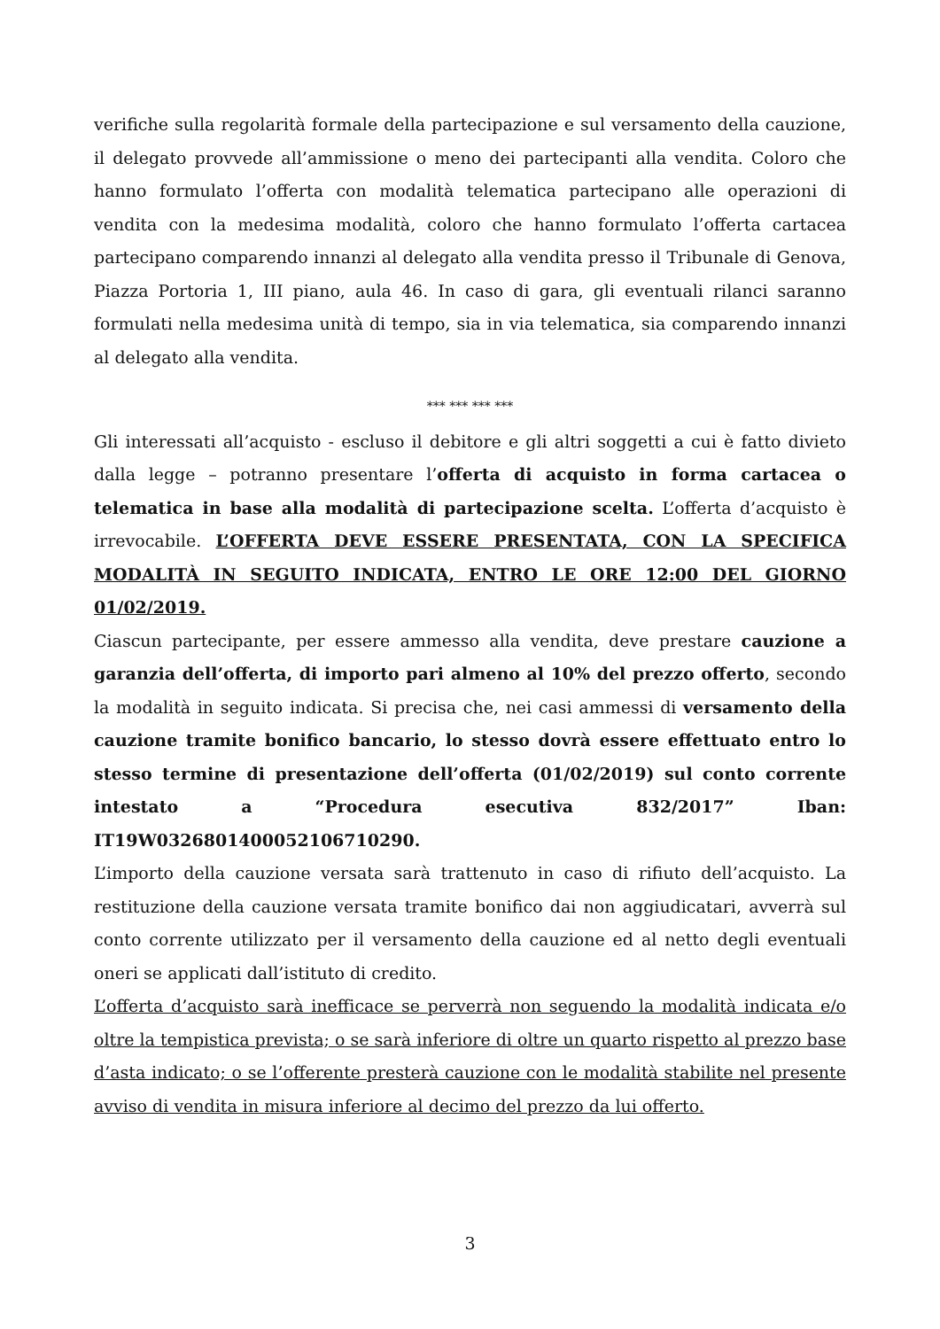verifiche sulla regolarità formale della partecipazione e sul versamento della cauzione, il delegato provvede all’ammissione o meno dei partecipanti alla vendita. Coloro che hanno formulato l’offerta con modalità telematica partecipano alle operazioni di vendita con la medesima modalità, coloro che hanno formulato l’offerta cartacea partecipano comparendo innanzi al delegato alla vendita presso il Tribunale di Genova, Piazza Portoria 1, III piano, aula 46. In caso di gara, gli eventuali rilanci saranno formulati nella medesima unità di tempo, sia in via telematica, sia comparendo innanzi al delegato alla vendita.
*** *** *** ***
Gli interessati all’acquisto - escluso il debitore e gli altri soggetti a cui è fatto divieto dalla legge – potranno presentare l’offerta di acquisto in forma cartacea o telematica in base alla modalità di partecipazione scelta. L’offerta d’acquisto è irrevocabile. L’OFFERTA DEVE ESSERE PRESENTATA, CON LA SPECIFICA MODALITÀ IN SEGUITO INDICATA, ENTRO LE ORE 12:00 DEL GIORNO 01/02/2019.
Ciascun partecipante, per essere ammesso alla vendita, deve prestare cauzione a garanzia dell’offerta, di importo pari almeno al 10% del prezzo offerto, secondo la modalità in seguito indicata. Si precisa che, nei casi ammessi di versamento della cauzione tramite bonifico bancario, lo stesso dovrà essere effettuato entro lo stesso termine di presentazione dell’offerta (01/02/2019) sul conto corrente intestato a “Procedura esecutiva 832/2017” Iban: IT19W0326801400052106710290.
L’importo della cauzione versata sarà trattenuto in caso di rifiuto dell’acquisto. La restituzione della cauzione versata tramite bonifico dai non aggiudicatari, avverrà sul conto corrente utilizzato per il versamento della cauzione ed al netto degli eventuali oneri se applicati dall’istituto di credito.
L’offerta d’acquisto sarà inefficace se perverrà non seguendo la modalità indicata e/o oltre la tempistica prevista; o se sarà inferiore di oltre un quarto rispetto al prezzo base d’asta indicato; o se l’offerente presterà cauzione con le modalità stabilite nel presente avviso di vendita in misura inferiore al decimo del prezzo da lui offerto.
3